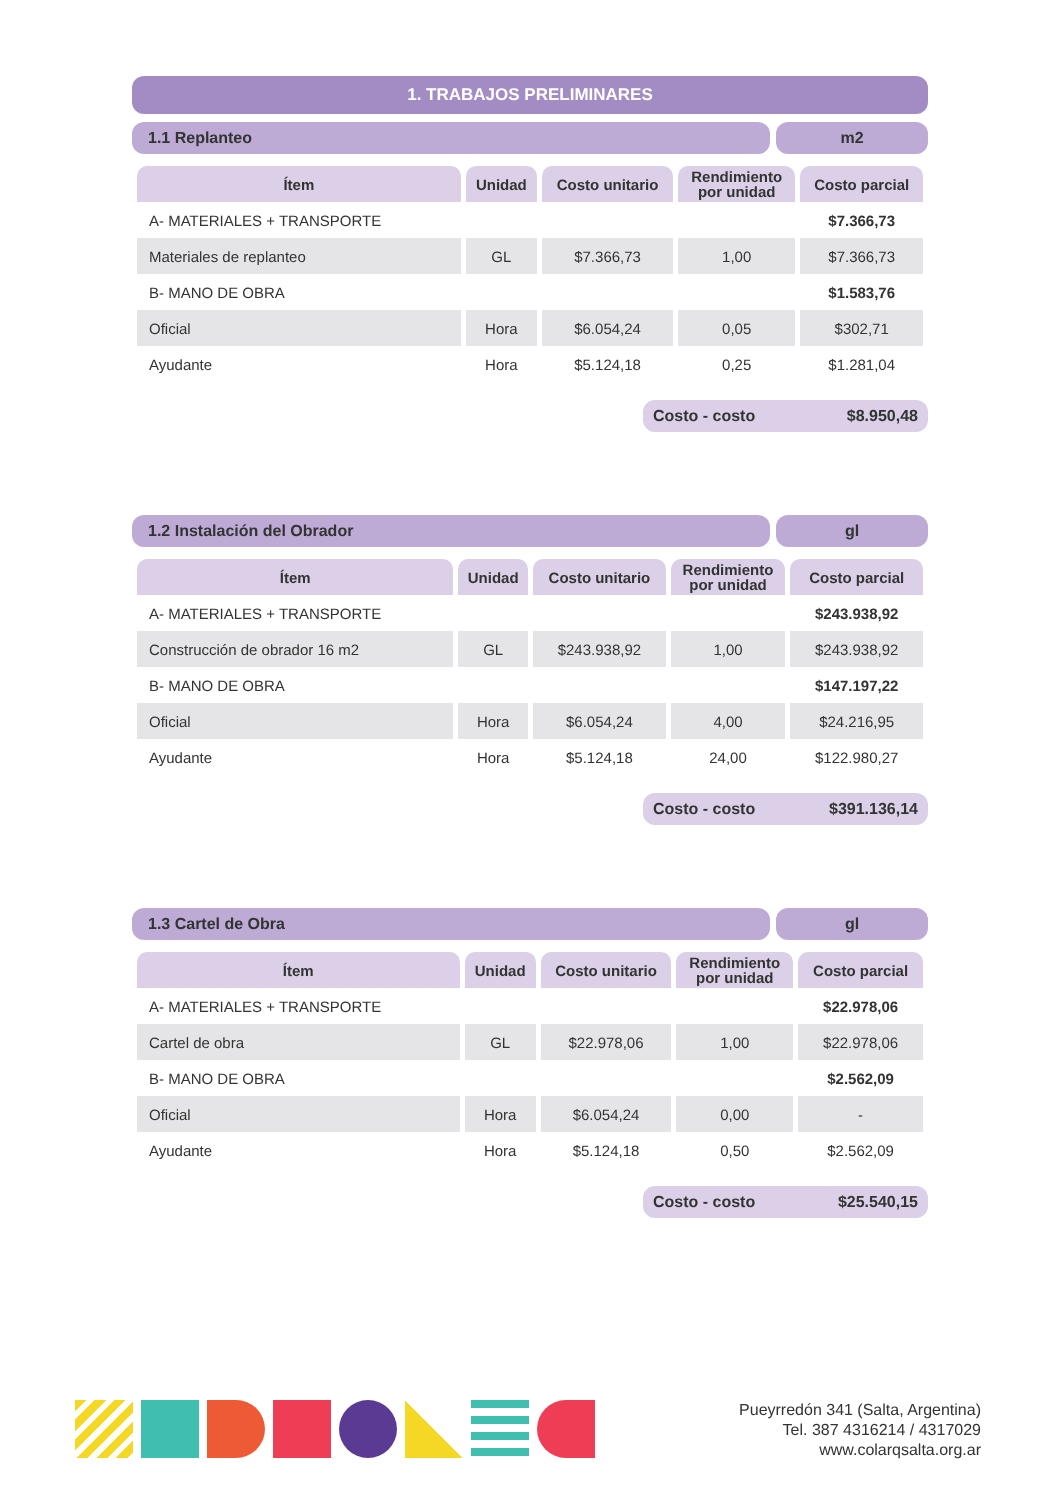1. TRABAJOS PRELIMINARES
1.1 Replanteo m2
| Ítem | Unidad | Costo unitario | Rendimiento por unidad | Costo parcial |
| --- | --- | --- | --- | --- |
| A- MATERIALES + TRANSPORTE | | | | $7.366,73 |
| Materiales de replanteo | GL | $7.366,73 | 1,00 | $7.366,73 |
| B- MANO DE OBRA | | | | $1.583,76 |
| Oficial | Hora | $6.054,24 | 0,05 | $302,71 |
| Ayudante | Hora | $5.124,18 | 0,25 | $1.281,04 |
Costo - costo $8.950,48
1.2 Instalación del Obrador gl
| Ítem | Unidad | Costo unitario | Rendimiento por unidad | Costo parcial |
| --- | --- | --- | --- | --- |
| A- MATERIALES + TRANSPORTE | | | | $243.938,92 |
| Construcción de obrador 16 m2 | GL | $243.938,92 | 1,00 | $243.938,92 |
| B- MANO DE OBRA | | | | $147.197,22 |
| Oficial | Hora | $6.054,24 | 4,00 | $24.216,95 |
| Ayudante | Hora | $5.124,18 | 24,00 | $122.980,27 |
Costo - costo $391.136,14
1.3 Cartel de Obra gl
| Ítem | Unidad | Costo unitario | Rendimiento por unidad | Costo parcial |
| --- | --- | --- | --- | --- |
| A- MATERIALES + TRANSPORTE | | | | $22.978,06 |
| Cartel de obra | GL | $22.978,06 | 1,00 | $22.978,06 |
| B- MANO DE OBRA | | | | $2.562,09 |
| Oficial | Hora | $6.054,24 | 0,00 | - |
| Ayudante | Hora | $5.124,18 | 0,50 | $2.562,09 |
Costo - costo $25.540,15
Pueyrredón 341 (Salta, Argentina)
Tel. 387 4316214 / 4317029
www.colarqsalta.org.ar